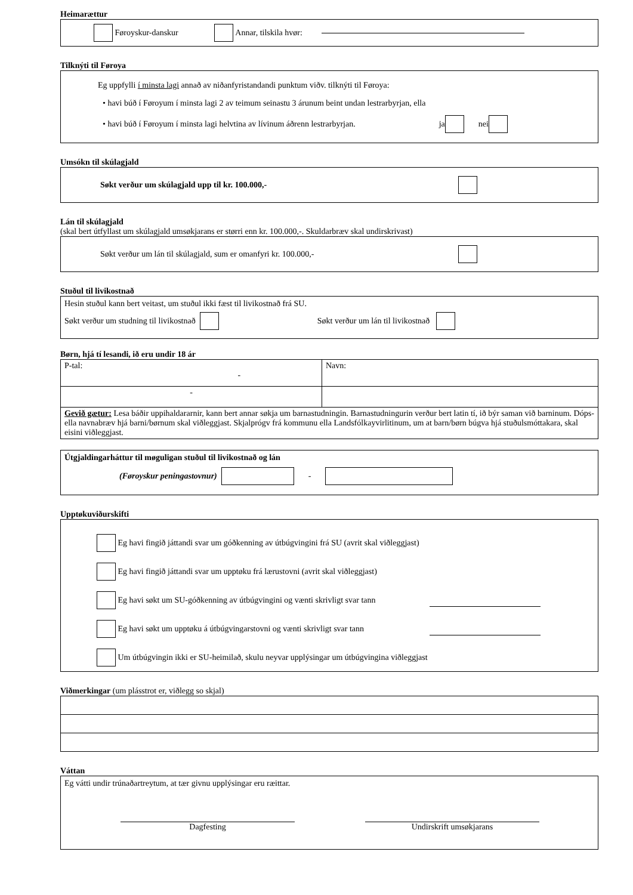Heimarættur
Føroyskur-danskur Annar, tilskila hvør:
Tilknýti til Føroya
Eg uppfylli í minsta lagi annað av niðanfyristandandi punktum viðv. tilknýti til Føroya:
• havi búð í Føroyum í minsta lagi 2 av teimum seinastu 3 árunum beint undan lestrarbyrjan, ella
• havi búð í Føroyum í minsta lagi helvtina av lívinum áðrenn lestrarbyrjan. ja nei
Umsókn til skúlagjald
Søkt verður um skúlagjald upp til kr. 100.000,-
Lán til skúlagjald
(skal bert útfyllast um skúlagjald umsøkjarans er størri enn kr. 100.000,-. Skuldarbræv skal undirskrivast)
Søkt verður um lán til skúlagjald, sum er omanfyri kr. 100.000,-
Stuðul til livikostnað
Hesin stuðul kann bert veitast, um stuðul ikki fæst til livikostnað frá SU.
Søkt verður um studning til livikostnað Søkt verður um lán til livikostnað
Børn, hjá tí lesandi, ið eru undir 18 ár
| P-tal: - | Navn: |
| - | |
| Gevið gætur: Lesa báðir uppihaldararnir, kann bert annar søkja um barnastudningin. Barnastudningurin verður bert latin tí, ið býr saman við barninum. Dóps- ella navnabræv hjá barni/børnum skal viðleggjast. Skjalprógv frá kommunu ella Landsfólkayvirlitinum, um at barn/børn búgva hjá stuðulsmóttakara, skal eisini viðleggjast. | |
Útgjaldingarháttur til møguligan stuðul til livikostnað og lán
(Føroyskur peningastovnur) -
Upptøkuviðurskifti
Eg havi fingið játtandi svar um góðkenning av útbúgvingini frá SU (avrit skal viðleggjast)
Eg havi fingið játtandi svar um upptøku frá lærustovni (avrit skal viðleggjast)
Eg havi søkt um SU-góðkenning av útbúgvingini og vænti skrivligt svar tann
Eg havi søkt um upptøku á útbúgvingarstovni og vænti skrivligt svar tann
Um útbúgvingin ikki er SU-heimilað, skulu neyvar upplýsingar um útbúgvingina viðleggjast
Viðmerkingar (um plásstrot er, viðlegg so skjal)
Váttan
Eg vátti undir trúnaðartreytum, at tær givnu upplýsingar eru ræittar.
Dagfesting Undirskrift umsøkjarans